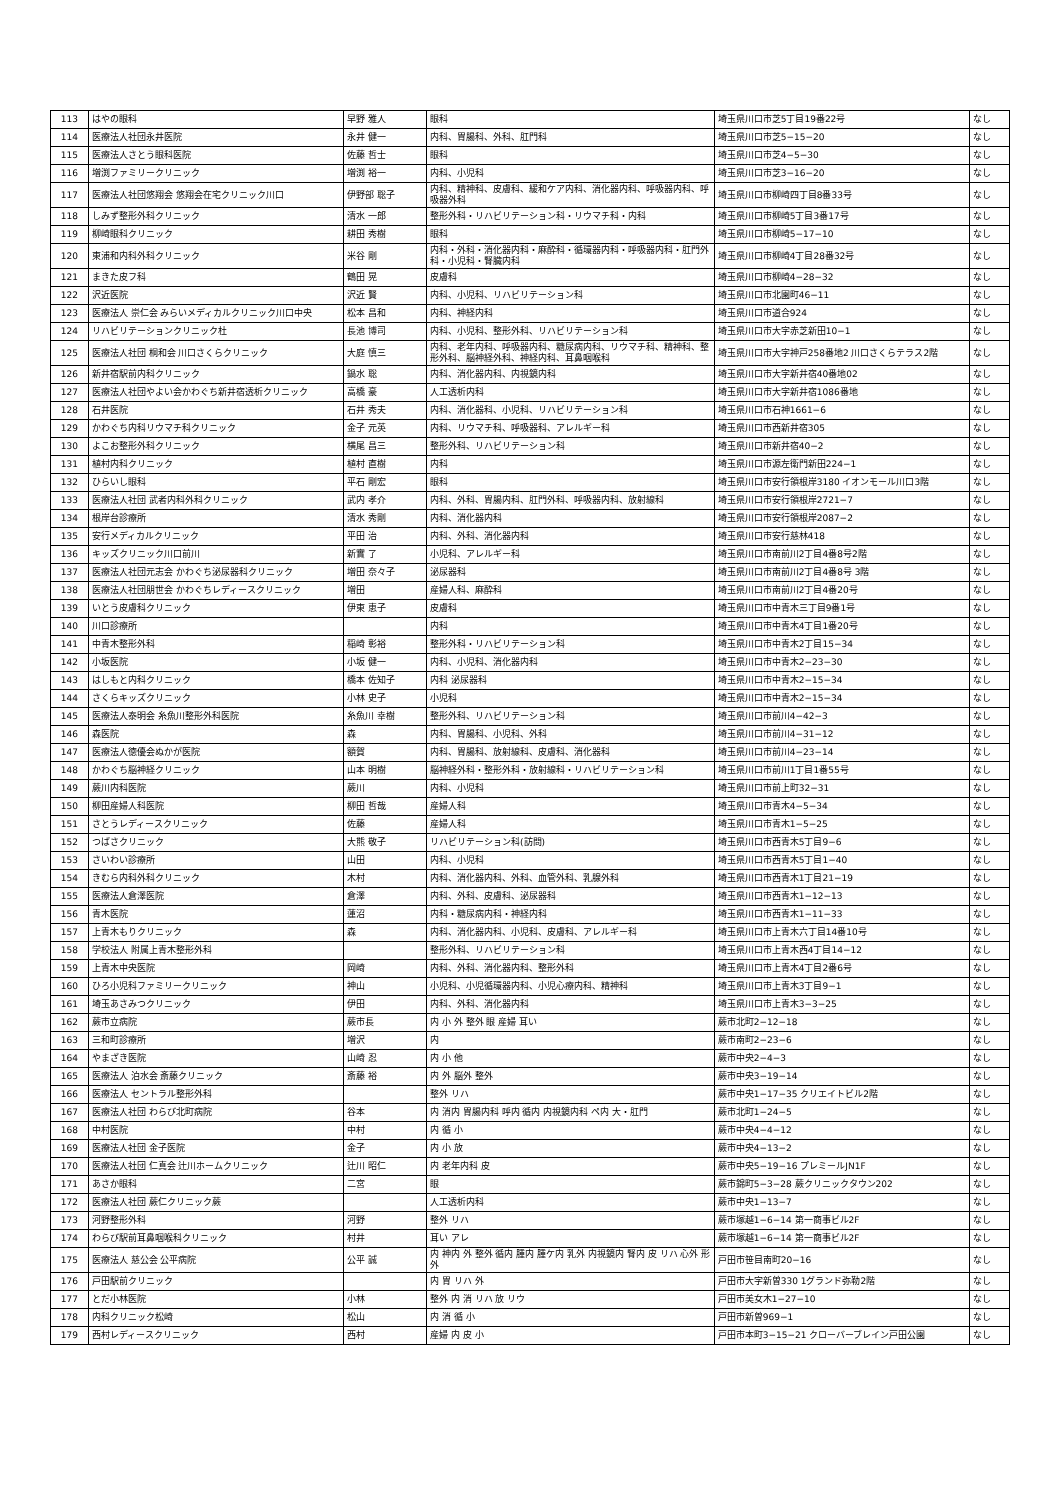| 113 | はやの眼科 | 早野 雅人 | 眼科 | 埼玉県川口市芝5丁目19番22号 | なし |
| 114 | 医療法人社団永井医院 | 永井 健一 | 内科、胃腸科、外科、肛門科 | 埼玉県川口市芝5−15−20 | なし |
| 115 | 医療法人さとう眼科医院 | 佐藤 哲士 | 眼科 | 埼玉県川口市芝4−5−30 | なし |
| 116 | 増渕ファミリークリニック | 増渕 裕一 | 内科、小児科 | 埼玉県川口市芝3−16−20 | なし |
| 117 | 医療法人社団悠翔会 悠翔会在宅クリニック川口 | 伊野部 聡子 | 内科、精神科、皮膚科、緩和ケア内科、消化器内科、呼吸器内科、呼吸器外科 | 埼玉県川口市柳崎四丁目8番33号 | なし |
| 118 | しみず整形外科クリニック | 清水 一郎 | 整形外科・リハビリテーション科・リウマチ科・内科 | 埼玉県川口市柳崎5丁目3番17号 | なし |
| 119 | 柳崎眼科クリニック | 耕田 秀樹 | 眼科 | 埼玉県川口市柳崎5−17−10 | なし |
| 120 | 東浦和内科外科クリニック | 米谷 剛 | 内科・外科・消化器内科・麻酔科・循環器内科・呼吸器内科・肛門外科・小児科・腎臓内科 | 埼玉県川口市柳崎4丁目28番32号 | なし |
| 121 | まきた皮フ科 | 鶴田 晃 | 皮膚科 | 埼玉県川口市柳崎4−28−32 | なし |
| 122 | 沢近医院 | 沢近 賢 | 内科、小児科、リハビリテーション科 | 埼玉県川口市北園町46−11 | なし |
| 123 | 医療法人 崇仁会 みらいメディカルクリニック川口中央 | 松本 昌和 | 内科、神経内科 | 埼玉県川口市道合924 | なし |
| 124 | リハビリテーションクリニック杜 | 長池 博司 | 内科、小児科、整形外科、リハビリテーション科 | 埼玉県川口市大字赤芝新田10−1 | なし |
| 125 | 医療法人社団 桐和会 川口さくらクリニック | 大庭 慎三 | 内科、老年内科、呼吸器内科、糖尿病内科、リウマチ科、精神科、整形外科、脳神経外科、神経内科、耳鼻咽喉科 | 埼玉県川口市大字神戸258番地2 川口さくらテラス2階 | なし |
| 126 | 新井宿駅前内科クリニック | 鍋水 聡 | 内科、消化器内科、内視鏡内科 | 埼玉県川口市大字新井宿40番地02 | なし |
| 127 | 医療法人社団やよい会かわぐち新井宿透析クリニック | 高橋 豪 | 人工透析内科 | 埼玉県川口市大字新井宿1086番地 | なし |
| 128 | 石井医院 | 石井 秀夫 | 内科、消化器科、小児科、リハビリテーション科 | 埼玉県川口市石神1661−6 | なし |
| 129 | かわぐち内科リウマチ科クリニック | 金子 元英 | 内科、リウマチ科、呼吸器科、アレルギー科 | 埼玉県川口市西新井宿305 | なし |
| 130 | よこお整形外科クリニック | 横尾 昌三 | 整形外科、リハビリテーション科 | 埼玉県川口市新井宿40−2 | なし |
| 131 | 植村内科クリニック | 植村 直樹 | 内科 | 埼玉県川口市源左衛門新田224−1 | なし |
| 132 | ひらいし眼科 | 平石 剛宏 | 眼科 | 埼玉県川口市安行領根岸3180 イオンモール川口3階 | なし |
| 133 | 医療法人社団 武者内科外科クリニック | 武内 孝介 | 内科、外科、胃腸内科、肛門外科、呼吸器内科、放射線科 | 埼玉県川口市安行領根岸2721−7 | なし |
| 134 | 根岸台診療所 | 清水 秀剛 | 内科、消化器内科 | 埼玉県川口市安行領根岸2087−2 | なし |
| 135 | 安行メディカルクリニック | 平田 治 | 内科、外科、消化器内科 | 埼玉県川口市安行慈林418 | なし |
| 136 | キッズクリニック川口前川 | 新實 了 | 小児科、アレルギー科 | 埼玉県川口市南前川2丁目4番8号2階 | なし |
| 137 | 医療法人社団元志会 かわぐち泌尿器科クリニック | 増田 奈々子 | 泌尿器科 | 埼玉県川口市南前川2丁目4番8号 3階 | なし |
| 138 | 医療法人社団朋世会 かわぐちレディースクリニック | 増田 | 産婦人科、麻酔科 | 埼玉県川口市南前川2丁目4番20号 | なし |
| 139 | いとう皮膚科クリニック | 伊東 恵子 | 皮膚科 | 埼玉県川口市中青木三丁目9番1号 | なし |
| 140 | 川口診療所 | | 内科 | 埼玉県川口市中青木4丁目1番20号 | なし |
| 141 | 中青木整形外科 | 稲崎 彰裕 | 整形外科・リハビリテーション科 | 埼玉県川口市中青木2丁目15−34 | なし |
| 142 | 小坂医院 | 小坂 健一 | 内科、小児科、消化器内科 | 埼玉県川口市中青木2−23−30 | なし |
| 143 | はしもと内科クリニック | 橋本 佐知子 | 内科 泌尿器科 | 埼玉県川口市中青木2−15−34 | なし |
| 144 | さくらキッズクリニック | 小林 史子 | 小児科 | 埼玉県川口市中青木2−15−34 | なし |
| 145 | 医療法人泰明会 糸魚川整形外科医院 | 糸魚川 幸樹 | 整形外科、リハビリテーション科 | 埼玉県川口市前川4−42−3 | なし |
| 146 | 森医院 | 森 | 内科、胃腸科、小児科、外科 | 埼玉県川口市前川4−31−12 | なし |
| 147 | 医療法人徳優会ぬかが医院 | 額賀 | 内科、胃腸科、放射線科、皮膚科、消化器科 | 埼玉県川口市前川4−23−14 | なし |
| 148 | かわぐち脳神経クリニック | 山本 明樹 | 脳神経外科・整形外科・放射線科・リハビリテーション科 | 埼玉県川口市前川1丁目1番55号 | なし |
| 149 | 蕨川内科医院 | 蕨川 | 内科、小児科 | 埼玉県川口市前上町32−31 | なし |
| 150 | 柳田産婦人科医院 | 柳田 哲哉 | 産婦人科 | 埼玉県川口市青木4−5−34 | なし |
| 151 | さとうレディースクリニック | 佐藤 | 産婦人科 | 埼玉県川口市青木1−5−25 | なし |
| 152 | つばさクリニック | 大熊 敬子 | リハビリテーション科(訪問) | 埼玉県川口市西青木5丁目9−6 | なし |
| 153 | さいわい診療所 | 山田 | 内科、小児科 | 埼玉県川口市西青木5丁目1−40 | なし |
| 154 | きむら内科外科クリニック | 木村 | 内科、消化器内科、外科、血管外科、乳腺外科 | 埼玉県川口市西青木1丁目21−19 | なし |
| 155 | 医療法人倉澤医院 | 倉澤 | 内科、外科、皮膚科、泌尿器科 | 埼玉県川口市西青木1−12−13 | なし |
| 156 | 青木医院 | 蓮沼 | 内科・糖尿病内科・神経内科 | 埼玉県川口市西青木1−11−33 | なし |
| 157 | 上青木もりクリニック | 森 | 内科、消化器内科、小児科、皮膚科、アレルギー科 | 埼玉県川口市上青木六丁目14番10号 | なし |
| 158 | 学校法人 附属上青木整形外科 | | 整形外科、リハビリテーション科 | 埼玉県川口市上青木西4丁目14−12 | なし |
| 159 | 上青木中央医院 | 岡崎 | 内科、外科、消化器内科、整形外科 | 埼玉県川口市上青木4丁目2番6号 | なし |
| 160 | ひろ小児科ファミリークリニック | 神山 | 小児科、小児循環器内科、小児心療内科、精神科 | 埼玉県川口市上青木3丁目9−1 | なし |
| 161 | 埼玉あさみつクリニック | 伊田 | 内科、外科、消化器内科 | 埼玉県川口市上青木3−3−25 | なし |
| 162 | 蕨市立病院 | 蕨市長 | 内 小 外 整外 眼 産婦 耳い | 蕨市北町2−12−18 | なし |
| 163 | 三和町診療所 | 増沢 | 内 | 蕨市南町2−23−6 | なし |
| 164 | やまざき医院 | 山崎 忍 | 内 小 他 | 蕨市中央2−4−3 | なし |
| 165 | 医療法人 泊水会 斎藤クリニック | 斎藤 裕 | 内 外 脳外 整外 | 蕨市中央3−19−14 | なし |
| 166 | 医療法人 セントラル整形外科 | | 整外 リハ | 蕨市中央1−17−35 クリエイトビル2階 | なし |
| 167 | 医療法人社団 わらび北町病院 | 谷本 | 内 消内 胃腸内科 呼内 循内 内視鏡内科 ペ内 大・肛門 | 蕨市北町1−24−5 | なし |
| 168 | 中村医院 | 中村 | 内 循 小 | 蕨市中央4−4−12 | なし |
| 169 | 医療法人社団 金子医院 | 金子 | 内 小 放 | 蕨市中央4−13−2 | なし |
| 170 | 医療法人社団 仁真会 辻川ホームクリニック | 辻川 昭仁 | 内 老年内科 皮 | 蕨市中央5−19−16 プレミールJN1F | なし |
| 171 | あさか眼科 | 二宮 | 眼 | 蕨市錦町5−3−28 蕨クリニックタウン202 | なし |
| 172 | 医療法人社団 蕨仁クリニック蕨 | | 人工透析内科 | 蕨市中央1−13−7 | なし |
| 173 | 河野整形外科 | 河野 | 整外 リハ | 蕨市塚越1−6−14 第一商事ビル2F | なし |
| 174 | わらび駅前耳鼻咽喉科クリニック | 村井 | 耳い アレ | 蕨市塚越1−6−14 第一商事ビル2F | なし |
| 175 | 医療法人 慈公会 公平病院 | 公平 誠 | 内 神内 外 整外 循内 腫内 腫ケ内 乳外 内視鏡内 腎内 皮 リハ 心外 形外 | 戸田市笹目南町20−16 | なし |
| 176 | 戸田駅前クリニック | | 内 胃 リハ 外 | 戸田市大字新曽330 1グランド弥勒2階 | なし |
| 177 | とだ小林医院 | 小林 | 整外 内 消 リハ 放 リウ | 戸田市美女木1−27−10 | なし |
| 178 | 内科クリニック松崎 | 松山 | 内 消 循 小 | 戸田市新曽969−1 | なし |
| 179 | 西村レディースクリニック | 西村 | 産婦 内 皮 小 | 戸田市本町3−15−21 クローバーブレイン戸田公園 | なし |